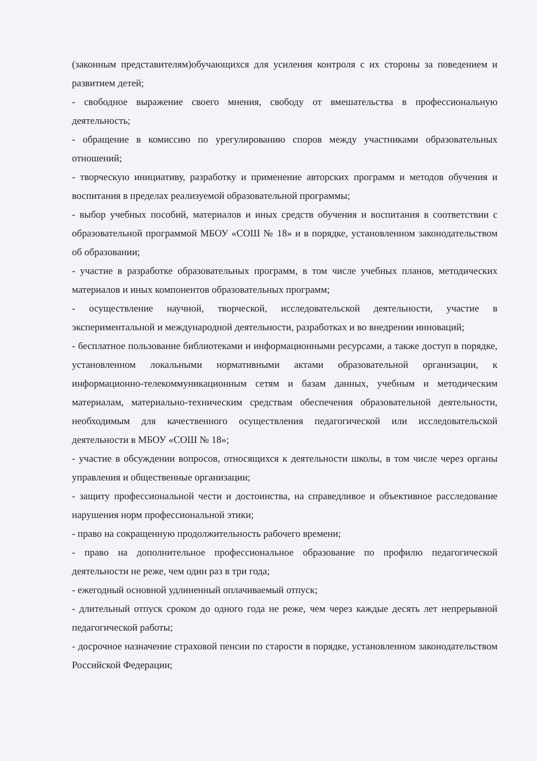(законным представителям)обучающихся для усиления контроля с их стороны за поведением и развитием детей;
- свободное выражение своего мнения, свободу от вмешательства в профессиональную деятельность;
- обращение в комиссию по урегулированию споров между участниками образовательных отношений;
- творческую инициативу, разработку и применение авторских программ и методов обучения и воспитания в пределах реализуемой образовательной программы;
- выбор учебных пособий, материалов и иных средств обучения и воспитания в соответствии с образовательной программой МБОУ «СОШ № 18» и в порядке, установленном законодательством об образовании;
- участие в разработке образовательных программ, в том числе учебных планов, методических материалов и иных компонентов образовательных программ;
- осуществление научной, творческой, исследовательской деятельности, участие в экспериментальной и международной деятельности, разработках и во внедрении инноваций;
- бесплатное пользование библиотеками и информационными ресурсами, а также доступ в порядке, установленном локальными нормативными актами образовательной организации, к информационно-телекоммуникационным сетям и базам данных, учебным и методическим материалам, материально-техническим средствам обеспечения образовательной деятельности, необходимым для качественного осуществления педагогической или исследовательской деятельности в МБОУ «СОШ № 18»;
- участие в обсуждении вопросов, относящихся к деятельности школы, в том числе через органы управления и общественные организации;
- защиту профессиональной чести и достоинства, на справедливое и объективное расследование нарушения норм профессиональной этики;
- право на сокращенную продолжительность рабочего времени;
- право на дополнительное профессиональное образование по профилю педагогической деятельности не реже, чем один раз в три года;
- ежегодный основной удлиненный оплачиваемый отпуск;
- длительный отпуск сроком до одного года не реже, чем через каждые десять лет непрерывной педагогической работы;
- досрочное назначение страховой пенсии по старости в порядке, установленном законодательством Российской Федерации;